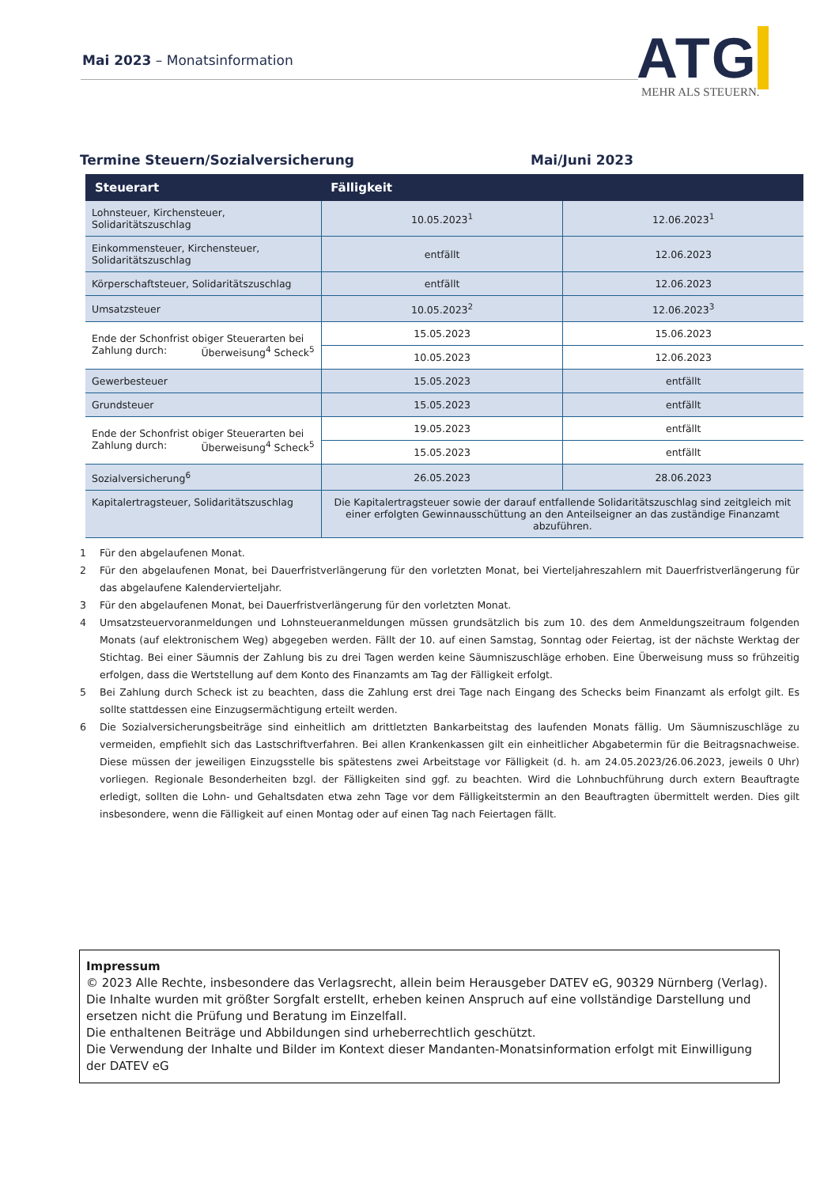Mai 2023 – Monatsinformation
ATG
MEHR ALS STEUERN.
Termine Steuern/Sozialversicherung Mai/Juni 2023
| Steuerart | Fälligkeit | |
| --- | --- | --- |
| Lohnsteuer, Kirchensteuer, Solidaritätszuschlag | 10.05.2023<sup>1</sup> | 12.06.2023<sup>1</sup> |
| Einkommensteuer, Kirchensteuer, Solidaritätszuschlag | entfällt | 12.06.2023 |
| Körperschaftsteuer, Solidaritätszuschlag | entfällt | 12.06.2023 |
| Umsatzsteuer | 10.05.2023<sup>2</sup> | 12.06.2023<sup>3</sup> |
| Ende der Schonfrist obiger Steuerarten bei Zahlung durch: Überweisung<sup>4</sup> Scheck<sup>5</sup> | 15.05.2023 | 15.06.2023 |
| | 10.05.2023 | 12.06.2023 |
| Gewerbesteuer | 15.05.2023 | entfällt |
| Grundsteuer | 15.05.2023 | entfällt |
| Ende der Schonfrist obiger Steuerarten bei Zahlung durch: Überweisung<sup>4</sup> Scheck<sup>5</sup> | 19.05.2023 | entfällt |
| | 15.05.2023 | entfällt |
| Sozialversicherung<sup>6</sup> | 26.05.2023 | 28.06.2023 |
| Kapitalertragsteuer, Solidaritätszuschlag | Die Kapitalertragsteuer sowie der darauf entfallende Solidaritätszuschlag sind zeitgleich mit einer erfolgten Gewinnausschüttung an den Anteilseigner an das zuständige Finanzamt abzuführen. | |
1 Für den abgelaufenen Monat.
2 Für den abgelaufenen Monat, bei Dauerfristverlängerung für den vorletzten Monat, bei Vierteljahreszahlern mit Dauerfristverlängerung für das abgelaufene Kalendervierteljahr.
3 Für den abgelaufenen Monat, bei Dauerfristverlängerung für den vorletzten Monat.
4 Umsatzsteuervoranmeldungen und Lohnsteueranmeldungen müssen grundsätzlich bis zum 10. des dem Anmeldungszeitraum folgenden Monats (auf elektronischem Weg) abgegeben werden. Fällt der 10. auf einen Samstag, Sonntag oder Feiertag, ist der nächste Werktag der Stichtag. Bei einer Säumnis der Zahlung bis zu drei Tagen werden keine Säumniszuschläge erhoben. Eine Überweisung muss so frühzeitig erfolgen, dass die Wertstellung auf dem Konto des Finanzamts am Tag der Fälligkeit erfolgt.
5 Bei Zahlung durch Scheck ist zu beachten, dass die Zahlung erst drei Tage nach Eingang des Schecks beim Finanzamt als erfolgt gilt. Es sollte stattdessen eine Einzugsermächtigung erteilt werden.
6 Die Sozialversicherungsbeiträge sind einheitlich am drittletzten Bankarbeitstag des laufenden Monats fällig. Um Säumniszuschläge zu vermeiden, empfiehlt sich das Lastschriftverfahren. Bei allen Krankenkassen gilt ein einheitlicher Abgabetermin für die Beitragsnachweise. Diese müssen der jeweiligen Einzugsstelle bis spätestens zwei Arbeitstage vor Fälligkeit (d. h. am 24.05.2023/26.06.2023, jeweils 0 Uhr) vorliegen. Regionale Besonderheiten bzgl. der Fälligkeiten sind ggf. zu beachten. Wird die Lohnbuchführung durch extern Beauftragte erledigt, sollten die Lohn- und Gehaltsdaten etwa zehn Tage vor dem Fälligkeitstermin an den Beauftragten übermittelt werden. Dies gilt insbesondere, wenn die Fälligkeit auf einen Montag oder auf einen Tag nach Feiertagen fällt.
Impressum
© 2023 Alle Rechte, insbesondere das Verlagsrecht, allein beim Herausgeber DATEV eG, 90329 Nürnberg (Verlag).
Die Inhalte wurden mit größter Sorgfalt erstellt, erheben keinen Anspruch auf eine vollständige Darstellung und ersetzen nicht die Prüfung und Beratung im Einzelfall.
Die enthaltenen Beiträge und Abbildungen sind urheberrechtlich geschützt.
Die Verwendung der Inhalte und Bilder im Kontext dieser Mandanten-Monatsinformation erfolgt mit Einwilligung der DATEV eG